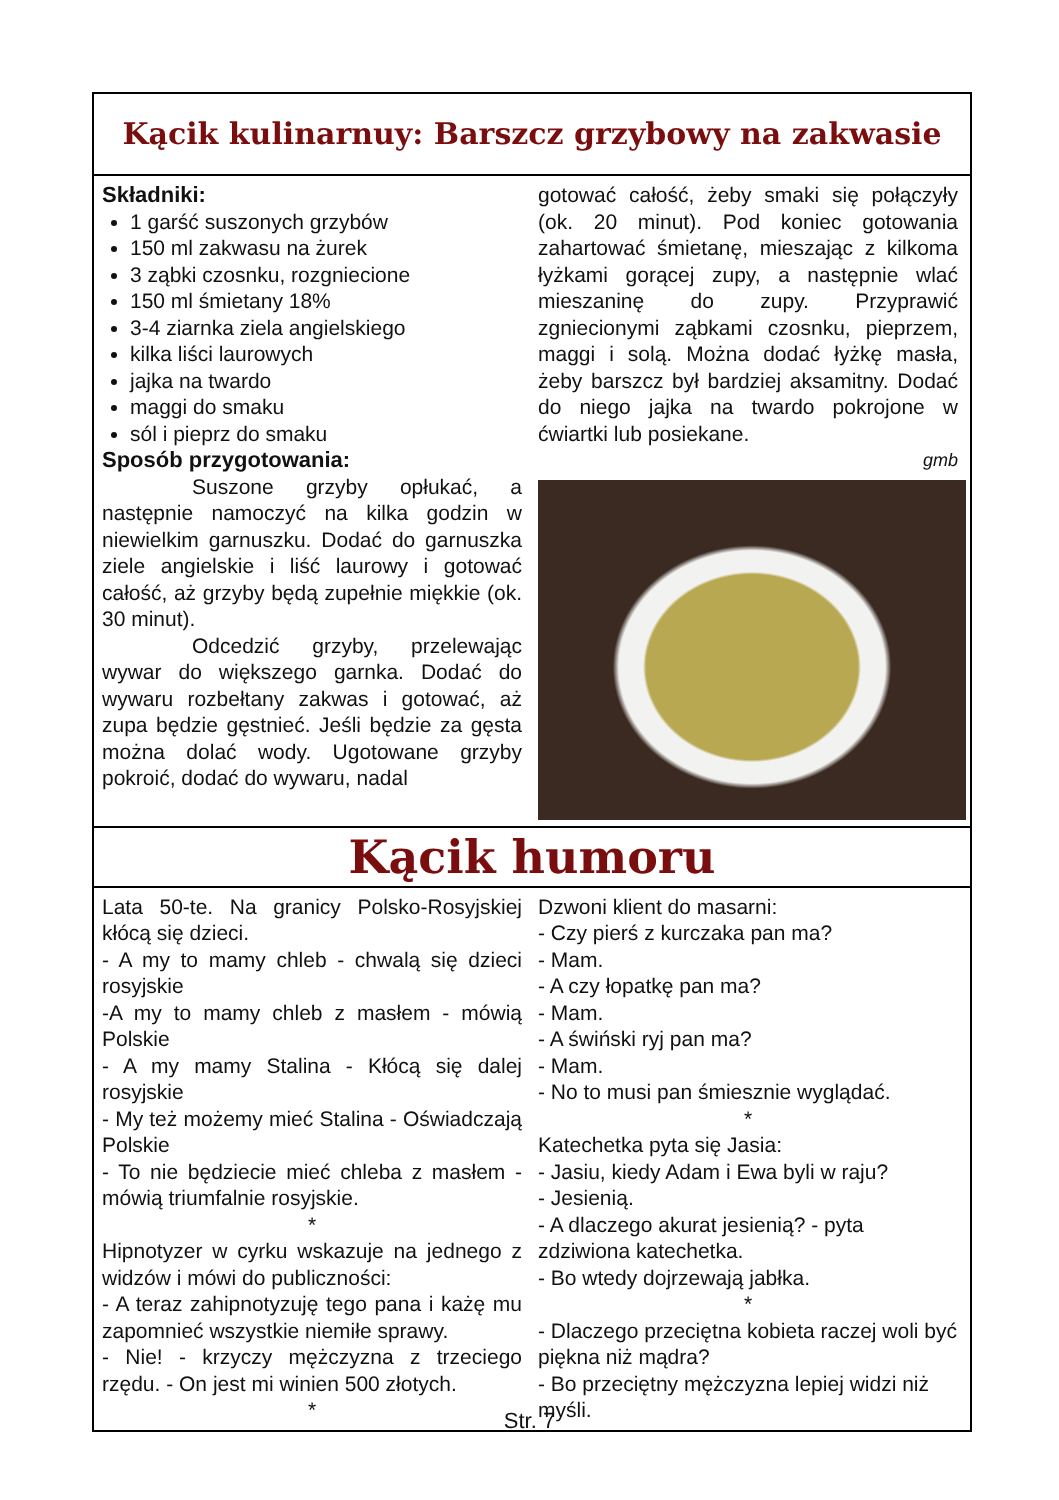Kącik kulinarnuy: Barszcz grzybowy na zakwasie
Składniki:
1 garść suszonych grzybów
150 ml zakwasu na żurek
3 ząbki czosnku, rozgniecione
150 ml śmietany 18%
3-4 ziarnka ziela angielskiego
kilka liści laurowych
jajka na twardo
maggi do smaku
sól i pieprz do smaku
Sposób przygotowania:
Suszone grzyby opłukać, a następnie namoczyć na kilka godzin w niewielkim garnuszku. Dodać do garnuszka ziele angielskie i liść laurowy i gotować całość, aż grzyby będą zupełnie miękkie (ok. 30 minut).
Odcedzić grzyby, przelewając wywar do większego garnka. Dodać do wywaru rozbełtany zakwas i gotować, aż zupa będzie gęstnieć. Jeśli będzie za gęsta można dolać wody. Ugotowane grzyby pokroić, dodać do wywaru, nadal
gotować całość, żeby smaki się połączyły (ok. 20 minut). Pod koniec gotowania zahartować śmietanę, mieszając z kilkoma łyżkami gorącej zupy, a następnie wlać mieszaninę do zupy. Przyprawić zgniecionymi ząbkami czosnku, pieprzem, maggi i solą. Można dodać łyżkę masła, żeby barszcz był bardziej aksamitny. Dodać do niego jajka na twardo pokrojone w ćwiartki lub posiekane.
gmb
Kącik humoru
Lata 50-te. Na granicy Polsko-Rosyjskiej kłócą się dzieci.
- A my to mamy chleb - chwalą się dzieci rosyjskie
-A my to mamy chleb z masłem - mówią Polskie
- A my mamy Stalina - Kłócą się dalej rosyjskie
- My też możemy mieć Stalina - Oświadczają Polskie
- To nie będziecie mieć chleba z masłem - mówią triumfalnie rosyjskie.
*
Hipnotyzer w cyrku wskazuje na jednego z widzów i mówi do publiczności:
- A teraz zahipnotyzuję tego pana i każę mu zapomnieć wszystkie niemiłe sprawy.
- Nie! - krzyczy mężczyzna z trzeciego rzędu. - On jest mi winien 500 złotych.
*
Dzwoni klient do masarni:
- Czy pierś z kurczaka pan ma?
- Mam.
- A czy łopatkę pan ma?
- Mam.
- A świński ryj pan ma?
- Mam.
- No to musi pan śmiesznie wyglądać.
*
Katechetka pyta się Jasia:
- Jasiu, kiedy Adam i Ewa byli w raju?
- Jesienią.
- A dlaczego akurat jesienią? - pyta zdziwiona katechetka.
- Bo wtedy dojrzewają jabłka.
*
- Dlaczego przeciętna kobieta raczej woli być piękna niż mądra?
- Bo przeciętny mężczyzna lepiej widzi niż myśli.
Str. 7